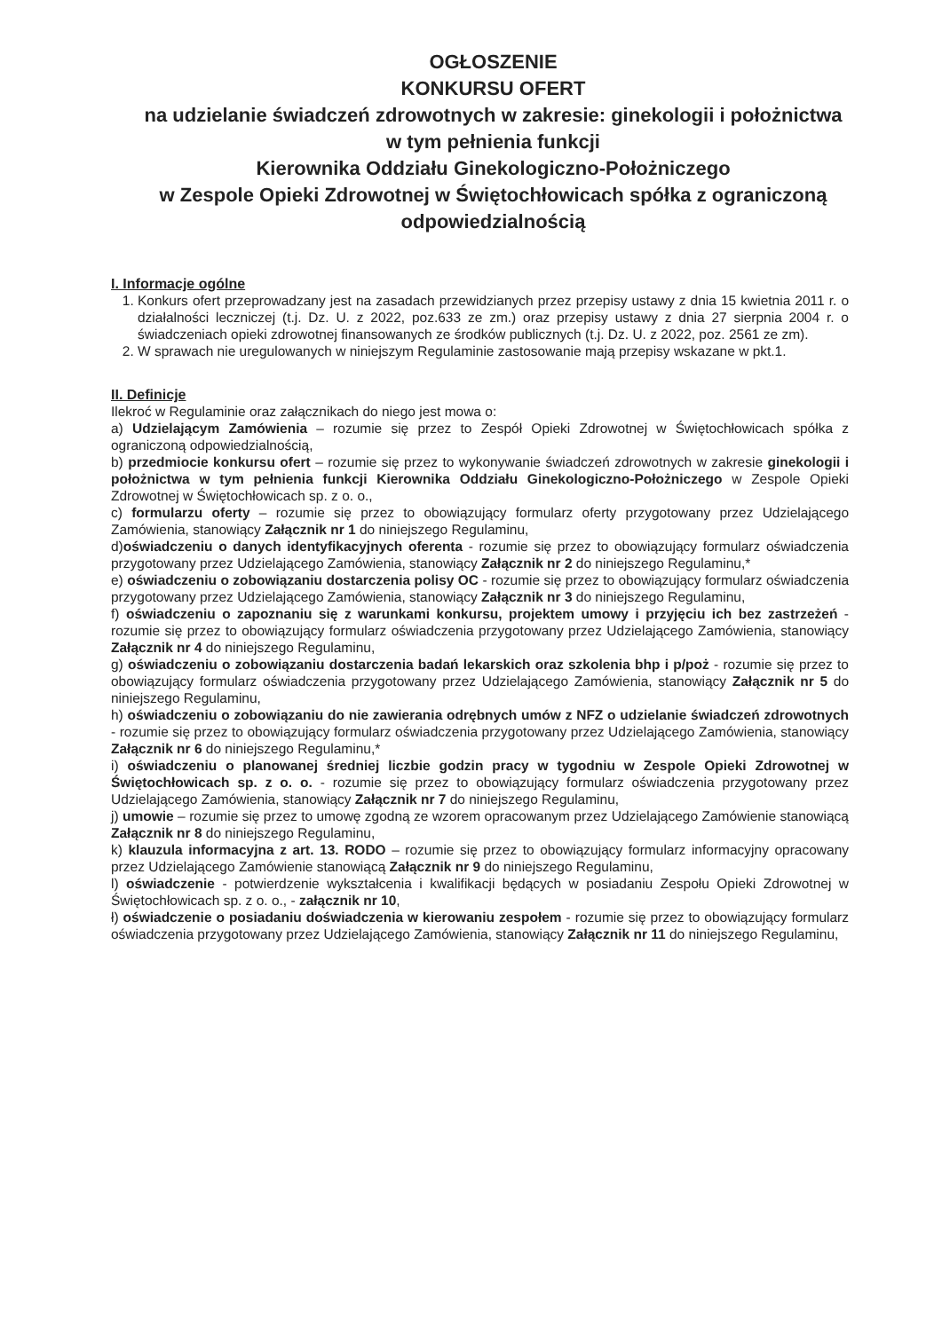OGŁOSZENIE
KONKURSU OFERT
na udzielanie świadczeń zdrowotnych w zakresie: ginekologii i położnictwa w tym pełnienia funkcji
Kierownika Oddziału Ginekologiczno-Położniczego
w Zespole Opieki Zdrowotnej w Świętochłowicach spółka z ograniczoną odpowiedzialnością
I. Informacje ogólne
1. Konkurs ofert przeprowadzany jest na zasadach przewidzianych przez przepisy ustawy z dnia 15 kwietnia 2011 r. o działalności leczniczej (t.j. Dz. U. z 2022, poz.633 ze zm.) oraz przepisy ustawy z dnia 27 sierpnia 2004 r. o świadczeniach opieki zdrowotnej finansowanych ze środków publicznych (t.j. Dz. U. z 2022, poz. 2561 ze zm).
2. W sprawach nie uregulowanych w niniejszym Regulaminie zastosowanie mają przepisy wskazane w pkt.1.
II. Definicje
Ilekroć w Regulaminie oraz załącznikach do niego jest mowa o:
a) Udzielającym Zamówienia – rozumie się przez to Zespół Opieki Zdrowotnej w Świętochłowicach spółka z ograniczoną odpowiedzialnością,
b) przedmiocie konkursu ofert – rozumie się przez to wykonywanie świadczeń zdrowotnych w zakresie ginekologii i położnictwa w tym pełnienia funkcji Kierownika Oddziału Ginekologiczno-Położniczego w Zespole Opieki Zdrowotnej w Świętochłowicach sp. z o. o.,
c) formularzu oferty – rozumie się przez to obowiązujący formularz oferty przygotowany przez Udzielającego Zamówienia, stanowiący Załącznik nr 1 do niniejszego Regulaminu,
d)oświadczeniu o danych identyfikacyjnych oferenta - rozumie się przez to obowiązujący formularz oświadczenia przygotowany przez Udzielającego Zamówienia, stanowiący Załącznik nr 2 do niniejszego Regulaminu,*
e) oświadczeniu o zobowiązaniu dostarczenia polisy OC - rozumie się przez to obowiązujący formularz oświadczenia przygotowany przez Udzielającego Zamówienia, stanowiący Załącznik nr 3 do niniejszego Regulaminu,
f) oświadczeniu o zapoznaniu się z warunkami konkursu, projektem umowy i przyjęciu ich bez zastrzeżeń - rozumie się przez to obowiązujący formularz oświadczenia przygotowany przez Udzielającego Zamówienia, stanowiący Załącznik nr 4 do niniejszego Regulaminu,
g) oświadczeniu o zobowiązaniu dostarczenia badań lekarskich oraz szkolenia bhp i p/poż - rozumie się przez to obowiązujący formularz oświadczenia przygotowany przez Udzielającego Zamówienia, stanowiący Załącznik nr 5 do niniejszego Regulaminu,
h) oświadczeniu o zobowiązaniu do nie zawierania odrębnych umów z NFZ o udzielanie świadczeń zdrowotnych - rozumie się przez to obowiązujący formularz oświadczenia przygotowany przez Udzielającego Zamówienia, stanowiący Załącznik nr 6 do niniejszego Regulaminu,*
i) oświadczeniu o planowanej średniej liczbie godzin pracy w tygodniu w Zespole Opieki Zdrowotnej w Świętochłowicach sp. z o. o. - rozumie się przez to obowiązujący formularz oświadczenia przygotowany przez Udzielającego Zamówienia, stanowiący Załącznik nr 7 do niniejszego Regulaminu,
j) umowie – rozumie się przez to umowę zgodną ze wzorem opracowanym przez Udzielającego Zamówienie stanowiącą Załącznik nr 8 do niniejszego Regulaminu,
k) klauzula informacyjna z art. 13. RODO – rozumie się przez to obowiązujący formularz informacyjny opracowany przez Udzielającego Zamówienie stanowiącą Załącznik nr 9 do niniejszego Regulaminu,
l) oświadczenie - potwierdzenie wykształcenia i kwalifikacji będących w posiadaniu Zespołu Opieki Zdrowotnej w Świętochłowicach sp. z o. o., - załącznik nr 10,
ł) oświadczenie o posiadaniu doświadczenia w kierowaniu zespołem - rozumie się przez to obowiązujący formularz oświadczenia przygotowany przez Udzielającego Zamówienia, stanowiący Załącznik nr 11 do niniejszego Regulaminu,